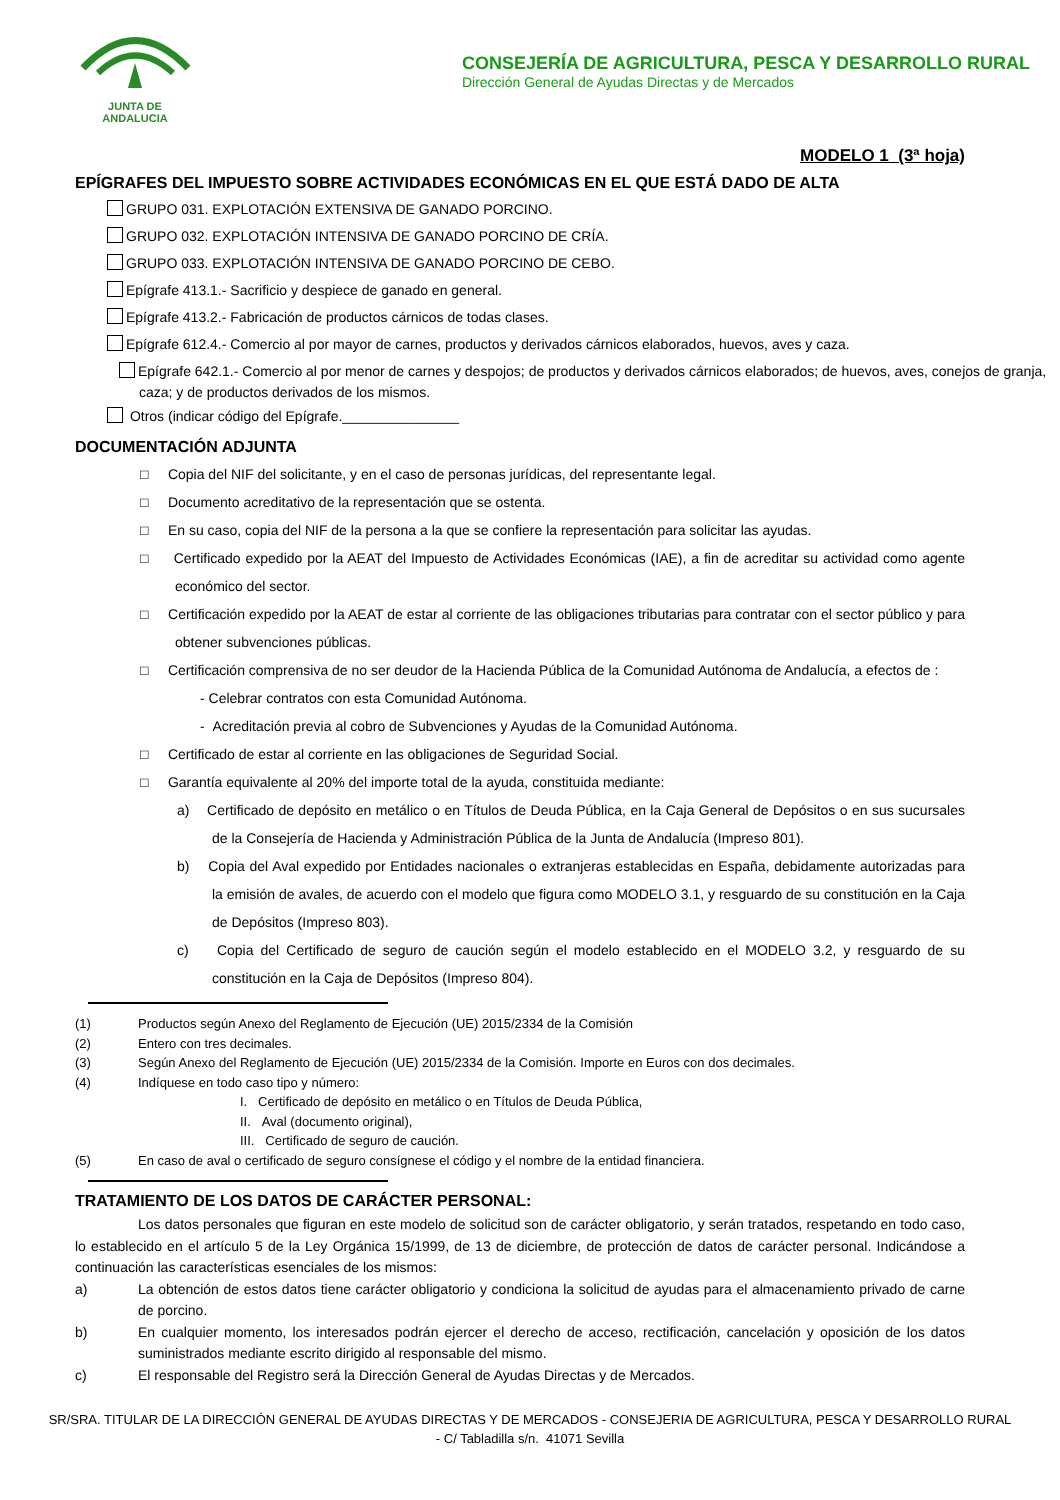JUNTA DE ANDALUCIA
CONSEJERÍA DE AGRICULTURA, PESCA Y DESARROLLO RURAL
Dirección General de Ayudas Directas y de Mercados
MODELO 1 (3ª hoja)
EPÍGRAFES DEL IMPUESTO SOBRE ACTIVIDADES ECONÓMICAS EN EL QUE ESTÁ DADO DE ALTA
GRUPO 031. EXPLOTACIÓN EXTENSIVA DE GANADO PORCINO.
GRUPO 032. EXPLOTACIÓN INTENSIVA DE GANADO PORCINO DE CRÍA.
GRUPO 033. EXPLOTACIÓN INTENSIVA DE GANADO PORCINO DE CEBO.
Epígrafe 413.1.- Sacrificio y despiece de ganado en general.
Epígrafe 413.2.- Fabricación de productos cárnicos de todas clases.
Epígrafe 612.4.- Comercio al por mayor de carnes, productos y derivados cárnicos elaborados, huevos, aves y caza.
Epígrafe 642.1.- Comercio al por menor de carnes y despojos; de productos y derivados cárnicos elaborados; de huevos, aves, conejos de granja, caza; y de productos derivados de los mismos.
Otros (indicar código del Epígrafe._______________
DOCUMENTACIÓN ADJUNTA
□ Copia del NIF del solicitante, y en el caso de personas jurídicas, del representante legal.
□ Documento acreditativo de la representación que se ostenta.
□ En su caso, copia del NIF de la persona a la que se confiere la representación para solicitar las ayudas.
□ Certificado expedido por la AEAT del Impuesto de Actividades Económicas (IAE), a fin de acreditar su actividad como agente económico del sector.
□ Certificación expedido por la AEAT de estar al corriente de las obligaciones tributarias para contratar con el sector público y para obtener subvenciones públicas.
□ Certificación comprensiva de no ser deudor de la Hacienda Pública de la Comunidad Autónoma de Andalucía, a efectos de :
- Celebrar contratos con esta Comunidad Autónoma.
- Acreditación previa al cobro de Subvenciones y Ayudas de la Comunidad Autónoma.
□ Certificado de estar al corriente en las obligaciones de Seguridad Social.
□ Garantía equivalente al 20% del importe total de la ayuda, constituida mediante:
a) Certificado de depósito en metálico o en Títulos de Deuda Pública, en la Caja General de Depósitos o en sus sucursales de la Consejería de Hacienda y Administración Pública de la Junta de Andalucía (Impreso 801).
b) Copia del Aval expedido por Entidades nacionales o extranjeras establecidas en España, debidamente autorizadas para la emisión de avales, de acuerdo con el modelo que figura como MODELO 3.1, y resguardo de su constitución en la Caja de Depósitos (Impreso 803).
c) Copia del Certificado de seguro de caución según el modelo establecido en el MODELO 3.2, y resguardo de su constitución en la Caja de Depósitos (Impreso 804).
(1) Productos según Anexo del Reglamento de Ejecución (UE) 2015/2334 de la Comisión
(2) Entero con tres decimales.
(3) Según Anexo del Reglamento de Ejecución (UE) 2015/2334 de la Comisión. Importe en Euros con dos decimales.
(4) Indíquese en todo caso tipo y número:
I. Certificado de depósito en metálico o en Títulos de Deuda Pública,
II. Aval (documento original),
III. Certificado de seguro de caución.
(5) En caso de aval o certificado de seguro consígnese el código y el nombre de la entidad financiera.
TRATAMIENTO DE LOS DATOS DE CARÁCTER PERSONAL:
Los datos personales que figuran en este modelo de solicitud son de carácter obligatorio, y serán tratados, respetando en todo caso, lo establecido en el artículo 5 de la Ley Orgánica 15/1999, de 13 de diciembre, de protección de datos de carácter personal. Indicándose a continuación las características esenciales de los mismos:
a) La obtención de estos datos tiene carácter obligatorio y condiciona la solicitud de ayudas para el almacenamiento privado de carne de porcino.
b) En cualquier momento, los interesados podrán ejercer el derecho de acceso, rectificación, cancelación y oposición de los datos suministrados mediante escrito dirigido al responsable del mismo.
c) El responsable del Registro será la Dirección General de Ayudas Directas y de Mercados.
SR/SRA. TITULAR DE LA DIRECCIÓN GENERAL DE AYUDAS DIRECTAS Y DE MERCADOS - CONSEJERIA DE AGRICULTURA, PESCA Y DESARROLLO RURAL
- C/ Tabladilla s/n. 41071 Sevilla